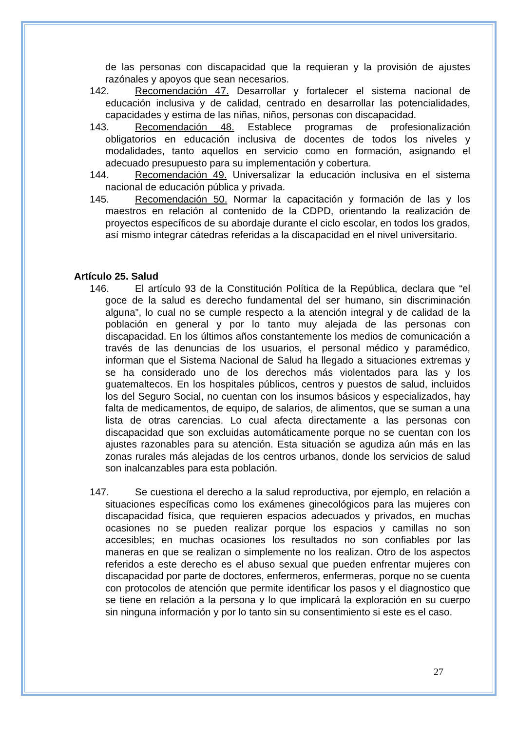de las personas con discapacidad que la requieran y la provisión de ajustes razónales y apoyos que sean necesarios.
142. Recomendación 47. Desarrollar y fortalecer el sistema nacional de educación inclusiva y de calidad, centrado en desarrollar las potencialidades, capacidades y estima de las niñas, niños, personas con discapacidad.
143. Recomendación 48. Establece programas de profesionalización obligatorios en educación inclusiva de docentes de todos los niveles y modalidades, tanto aquellos en servicio como en formación, asignando el adecuado presupuesto para su implementación y cobertura.
144. Recomendación 49. Universalizar la educación inclusiva en el sistema nacional de educación pública y privada.
145. Recomendación 50. Normar la capacitación y formación de las y los maestros en relación al contenido de la CDPD, orientando la realización de proyectos específicos de su abordaje durante el ciclo escolar, en todos los grados, así mismo integrar cátedras referidas a la discapacidad en el nivel universitario.
Artículo 25. Salud
146. El artículo 93 de la Constitución Política de la República, declara que “el goce de la salud es derecho fundamental del ser humano, sin discriminación alguna”, lo cual no se cumple respecto a la atención integral y de calidad de la población en general y por lo tanto muy alejada de las personas con discapacidad. En los últimos años constantemente los medios de comunicación a través de las denuncias de los usuarios, el personal médico y paramédico, informan que el Sistema Nacional de Salud ha llegado a situaciones extremas y se ha considerado uno de los derechos más violentados para las y los guatemaltecos. En los hospitales públicos, centros y puestos de salud, incluidos los del Seguro Social, no cuentan con los insumos básicos y especializados, hay falta de medicamentos, de equipo, de salarios, de alimentos, que se suman a una lista de otras carencias. Lo cual afecta directamente a las personas con discapacidad que son excluidas automáticamente porque no se cuentan con los ajustes razonables para su atención. Esta situación se agudiza aún más en las zonas rurales más alejadas de los centros urbanos, donde los servicios de salud son inalcanzables para esta población.
147. Se cuestiona el derecho a la salud reproductiva, por ejemplo, en relación a situaciones específicas como los exámenes ginecológicos para las mujeres con discapacidad física, que requieren espacios adecuados y privados, en muchas ocasiones no se pueden realizar porque los espacios y camillas no son accesibles; en muchas ocasiones los resultados no son confiables por las maneras en que se realizan o simplemente no los realizan. Otro de los aspectos referidos a este derecho es el abuso sexual que pueden enfrentar mujeres con discapacidad por parte de doctores, enfermeros, enfermeras, porque no se cuenta con protocolos de atención que permite identificar los pasos y el diagnostico que se tiene en relación a la persona y lo que implicará la exploración en su cuerpo sin ninguna información y por lo tanto sin su consentimiento si este es el caso.
27